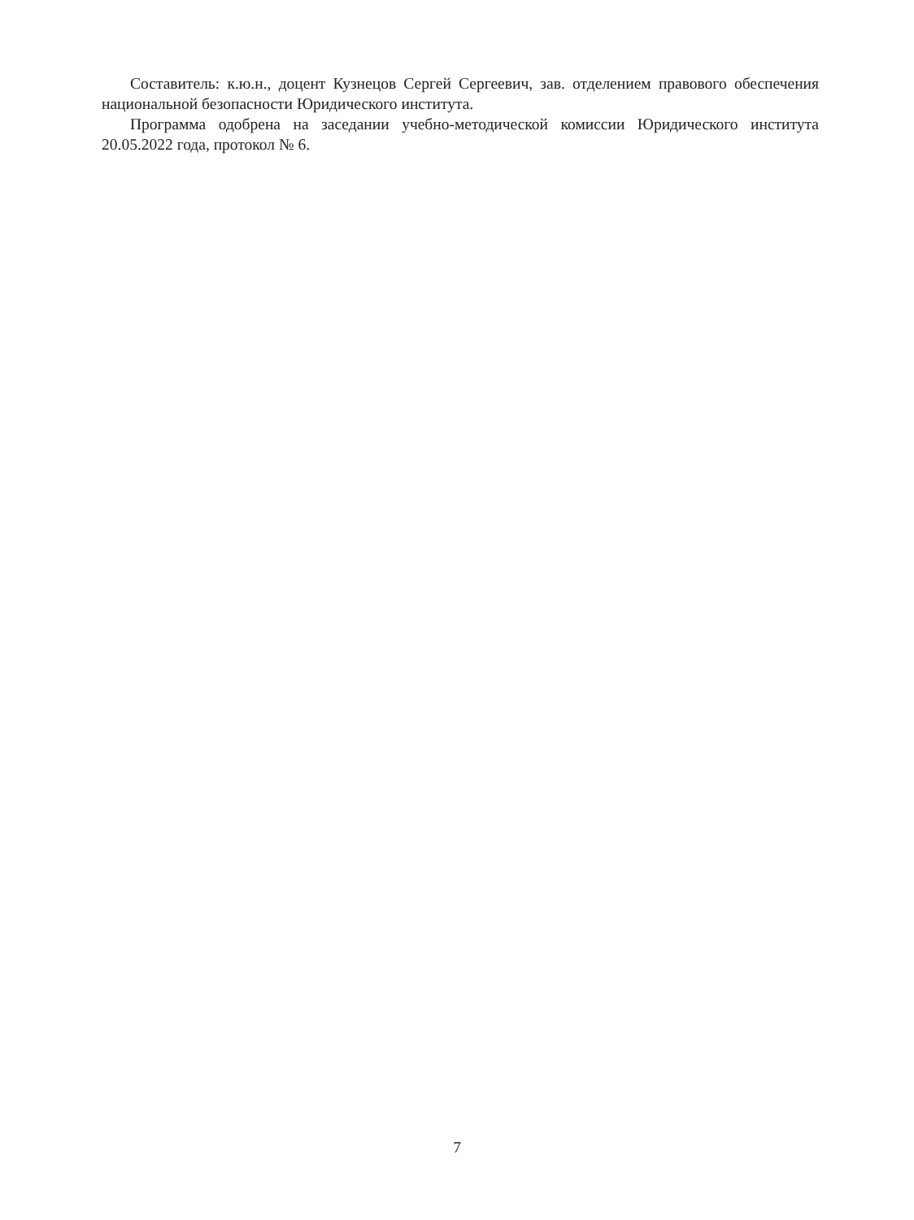Составитель: к.ю.н., доцент Кузнецов Сергей Сергеевич, зав. отделением правового обеспечения национальной безопасности Юридического института.
Программа одобрена на заседании учебно-методической комиссии Юридического института 20.05.2022 года, протокол № 6.
7